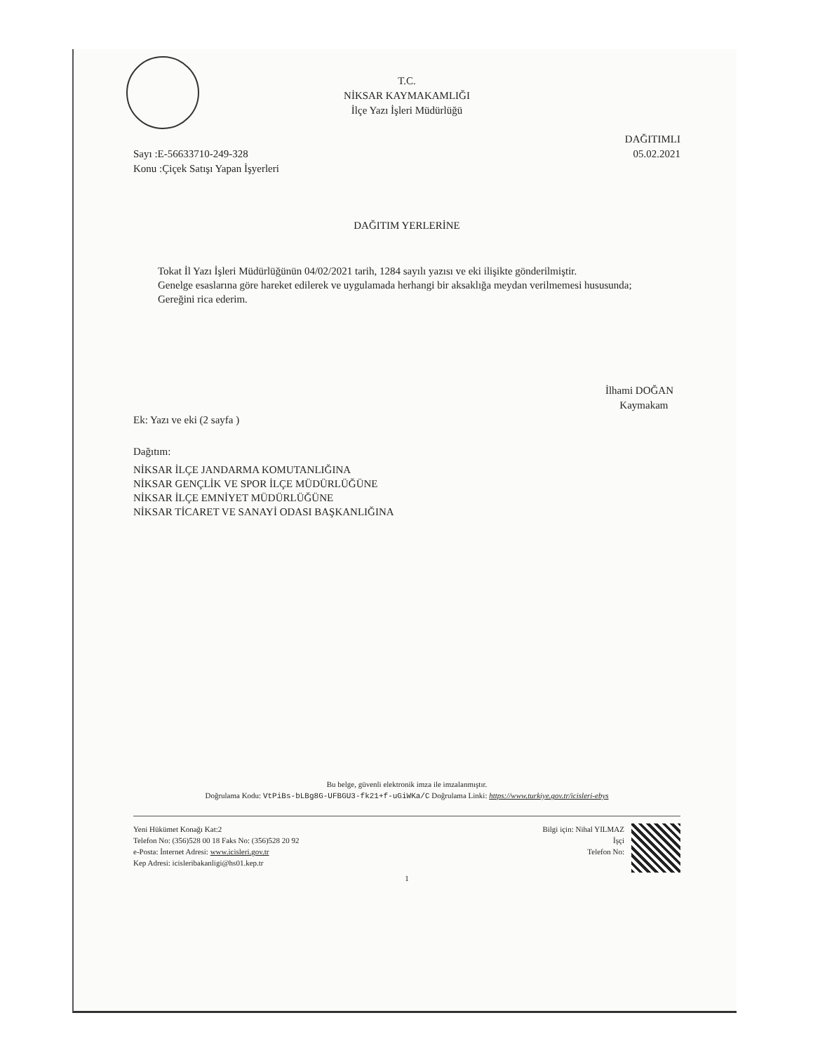T.C.
NİKSAR KAYMAKAMLIĞI
İlçe Yazı İşleri Müdürlüğü
Sayı :E-56633710-249-328
Konu :Çiçek Satışı Yapan İşyerleri
DAĞITIMLI
05.02.2021
DAĞITIM YERLERİNE
Tokat İl Yazı İşleri Müdürlüğünün 04/02/2021 tarih, 1284 sayılı yazısı ve eki ilişikte gönderilmiştir.
Genelge esaslarına göre hareket edilerek ve uygulamada herhangi bir aksaklığa meydan verilmemesi hususunda;
Gereğini rica ederim.
İlhami DOĞAN
Kaymakam
Ek: Yazı ve eki (2 sayfa )
Dağıtım:
NİKSAR İLÇE JANDARMA KOMUTANLIĞINA
NİKSAR GENÇLİK VE SPOR İLÇE MÜDÜRLÜĞÜNE
NİKSAR İLÇE EMNİYET MÜDÜRLÜĞÜNE
NİKSAR TİCARET VE SANAYİ ODASI BAŞKANLIĞINA
Bu belge, güvenli elektronik imza ile imzalanmıştır.
Doğrulama Kodu: VtPiBs-bLBg8G-UFBGU3-fk21+f-uGiWKa/C Doğrulama Linki: https://www.turkiye.gov.tr/icisleri-ebys
Yeni Hükümet Konağı Kat:2
Telefon No: (356)528 00 18 Faks No: (356)528 20 92
e-Posta: İnternet Adresi: www.icisleri.gov.tr
Kep Adresi: icisleribakanligi@hs01.kep.tr
Bilgi için: Nihal YILMAZ
İşçi
Telefon No:
1